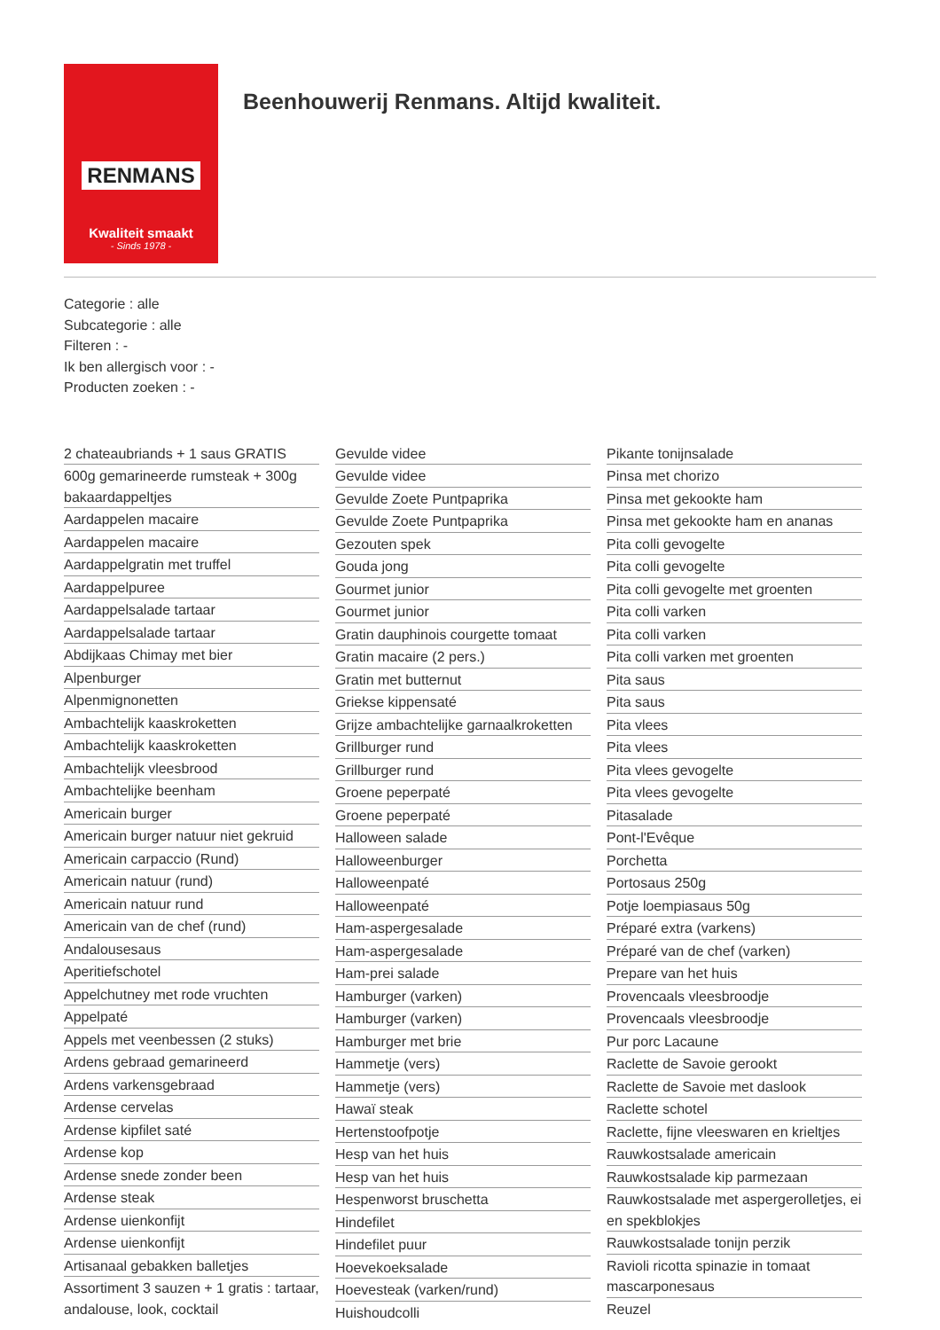RENMANS
Kwaliteit smaakt
- Sinds 1978 -
Beenhouwerij Renmans. Altijd kwaliteit.
Categorie : alle
Subcategorie : alle
Filteren : -
Ik ben allergisch voor : -
Producten zoeken : -
2 chateaubriands + 1 saus GRATIS
600g gemarineerde rumsteak + 300g bakaardappeltjes
Aardappelen macaire
Aardappelen macaire
Aardappelgratin met truffel
Aardappelpuree
Aardappelsalade tartaar
Aardappelsalade tartaar
Abdijkaas Chimay met bier
Alpenburger
Alpenmignonetten
Ambachtelijk kaaskroketten
Ambachtelijk kaaskroketten
Ambachtelijk vleesbrood
Ambachtelijke beenham
Americain burger
Americain burger natuur niet gekruid
Americain carpaccio (Rund)
Americain natuur (rund)
Americain natuur rund
Americain van de chef (rund)
Andalousesaus
Aperitiefschotel
Appelchutney met rode vruchten
Appelpaté
Appels met veenbessen (2 stuks)
Ardens gebraad gemarineerd
Ardens varkensgebraad
Ardense cervelas
Ardense kipfilet saté
Ardense kop
Ardense snede zonder been
Ardense steak
Ardense uienkonfijt
Ardense uienkonfijt
Artisanaal gebakken balletjes
Assortiment 3 sauzen + 1 gratis : tartaar, andalouse, look, cocktail
Gevulde videe
Gevulde videe
Gevulde Zoete Puntpaprika
Gevulde Zoete Puntpaprika
Gezouten spek
Gouda jong
Gourmet junior
Gourmet junior
Gratin dauphinois courgette tomaat
Gratin macaire (2 pers.)
Gratin met butternut
Griekse kippensaté
Grijze ambachtelijke garnaalkroketten
Grillburger rund
Grillburger rund
Groene peperpaté
Groene peperpaté
Halloween salade
Halloweenburger
Halloweenpaté
Halloweenpaté
Ham-aspergesalade
Ham-aspergesalade
Ham-prei salade
Hamburger (varken)
Hamburger (varken)
Hamburger met brie
Hammetje (vers)
Hammetje (vers)
Hawaï steak
Hertenstoofpotje
Hesp van het huis
Hesp van het huis
Hespenworst bruschetta
Hindefilet
Hindefilet puur
Hoevekoeksalade
Hoevesteak (varken/rund)
Huishoudcolli
Pikante tonijnsalade
Pinsa met chorizo
Pinsa met gekookte ham
Pinsa met gekookte ham en ananas
Pita colli gevogelte
Pita colli gevogelte
Pita colli gevogelte met groenten
Pita colli varken
Pita colli varken
Pita colli varken met groenten
Pita saus
Pita saus
Pita vlees
Pita vlees
Pita vlees gevogelte
Pita vlees gevogelte
Pitasalade
Pont-l'Evêque
Porchetta
Portosaus 250g
Potje loempiasaus 50g
Préparé extra (varkens)
Préparé van de chef (varken)
Prepare van het huis
Provencaals vleesbroodje
Provencaals vleesbroodje
Pur porc Lacaune
Raclette de Savoie gerookt
Raclette de Savoie met daslook
Raclette schotel
Raclette, fijne vleeswaren en krieltjes
Rauwkostsalade americain
Rauwkostsalade kip parmezaan
Rauwkostsalade met aspergerolletjes, ei en spekblokjes
Rauwkostsalade tonijn perzik
Ravioli ricotta spinazie in tomaat mascarponesaus
Reuzel